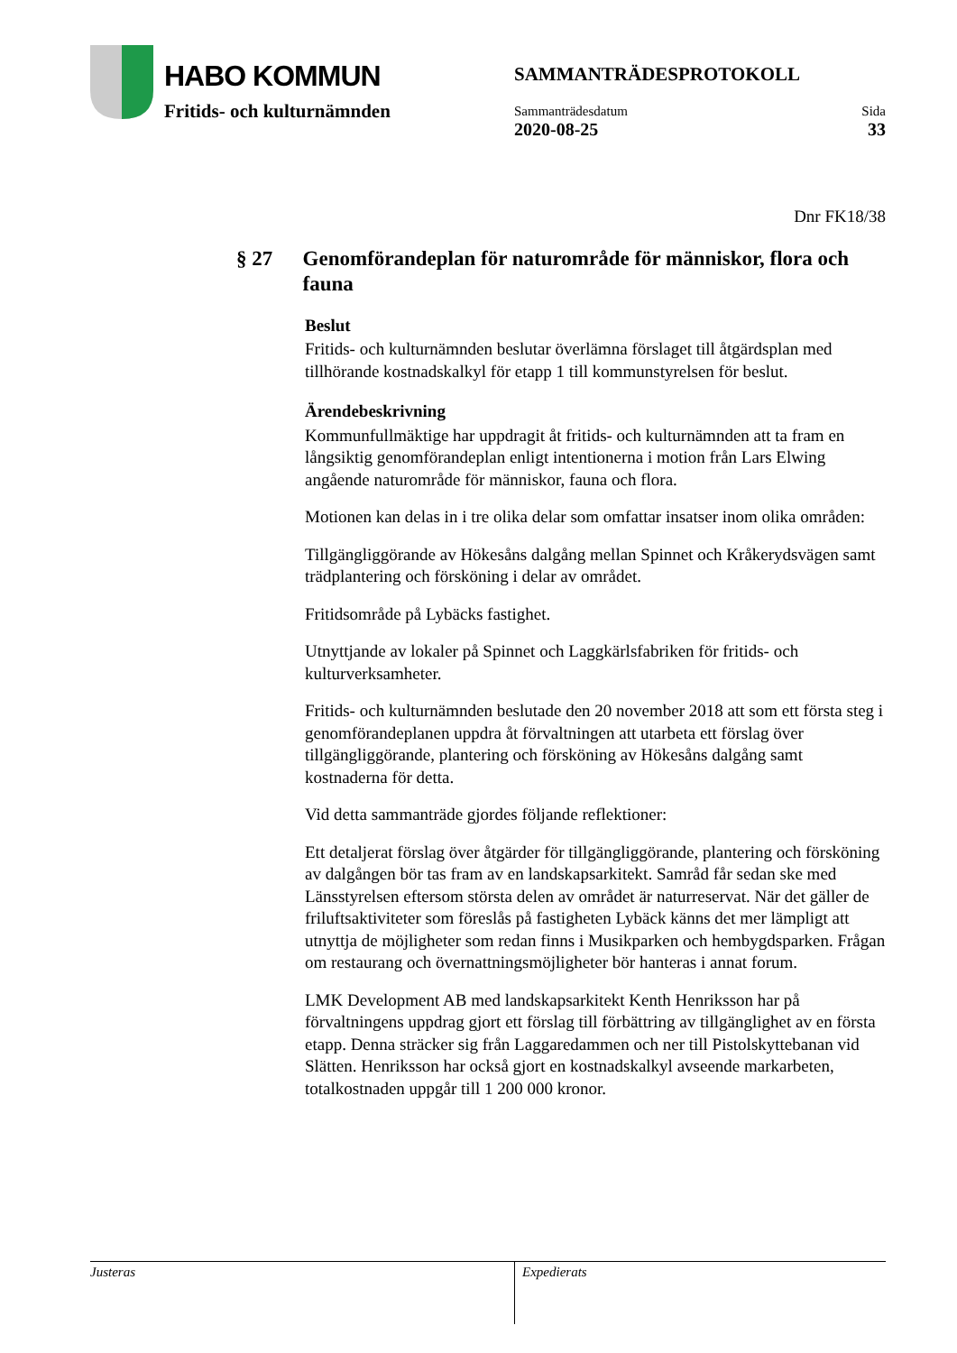HABO KOMMUN
Fritids- och kulturnämnden
SAMMANTRÄDESPROTOKOLL
Sammanträdesdatum
2020-08-25
Sida
33
Dnr FK18/38
§ 27 Genomförandeplan för naturområde för människor, flora och fauna
Beslut
Fritids- och kulturnämnden beslutar överlämna förslaget till åtgärdsplan med tillhörande kostnadskalkyl för etapp 1 till kommunstyrelsen för beslut.
Ärendebeskrivning
Kommunfullmäktige har uppdragit åt fritids- och kulturnämnden att ta fram en långsiktig genomförandeplan enligt intentionerna i motion från Lars Elwing angående naturområde för människor, fauna och flora.
Motionen kan delas in i tre olika delar som omfattar insatser inom olika områden:
Tillgängliggörande av Hökesåns dalgång mellan Spinnet och Kråkerydsvägen samt trädplantering och försköning i delar av området.
Fritidsområde på Lybäcks fastighet.
Utnyttjande av lokaler på Spinnet och Laggkärlsfabriken för fritids- och kulturverksamheter.
Fritids- och kulturnämnden beslutade den 20 november 2018 att som ett första steg i genomförandeplanen uppdra åt förvaltningen att utarbeta ett förslag över tillgängliggörande, plantering och försköning av Hökesåns dalgång samt kostnaderna för detta.
Vid detta sammanträde gjordes följande reflektioner:
Ett detaljerat förslag över åtgärder för tillgängliggörande, plantering och försköning av dalgången bör tas fram av en landskapsarkitekt. Samråd får sedan ske med Länsstyrelsen eftersom största delen av området är naturreservat. När det gäller de friluftsaktiviteter som föreslås på fastigheten Lybäck känns det mer lämpligt att utnyttja de möjligheter som redan finns i Musikparken och hembygdsparken. Frågan om restaurang och övernattningsmöjligheter bör hanteras i annat forum.
LMK Development AB med landskapsarkitekt Kenth Henriksson har på förvaltningens uppdrag gjort ett förslag till förbättring av tillgänglighet av en första etapp. Denna sträcker sig från Laggaredammen och ner till Pistolskyttebanan vid Slätten. Henriksson har också gjort en kostnadskalkyl avseende markarbeten, totalkostnaden uppgår till 1 200 000 kronor.
Justeras Expedierats